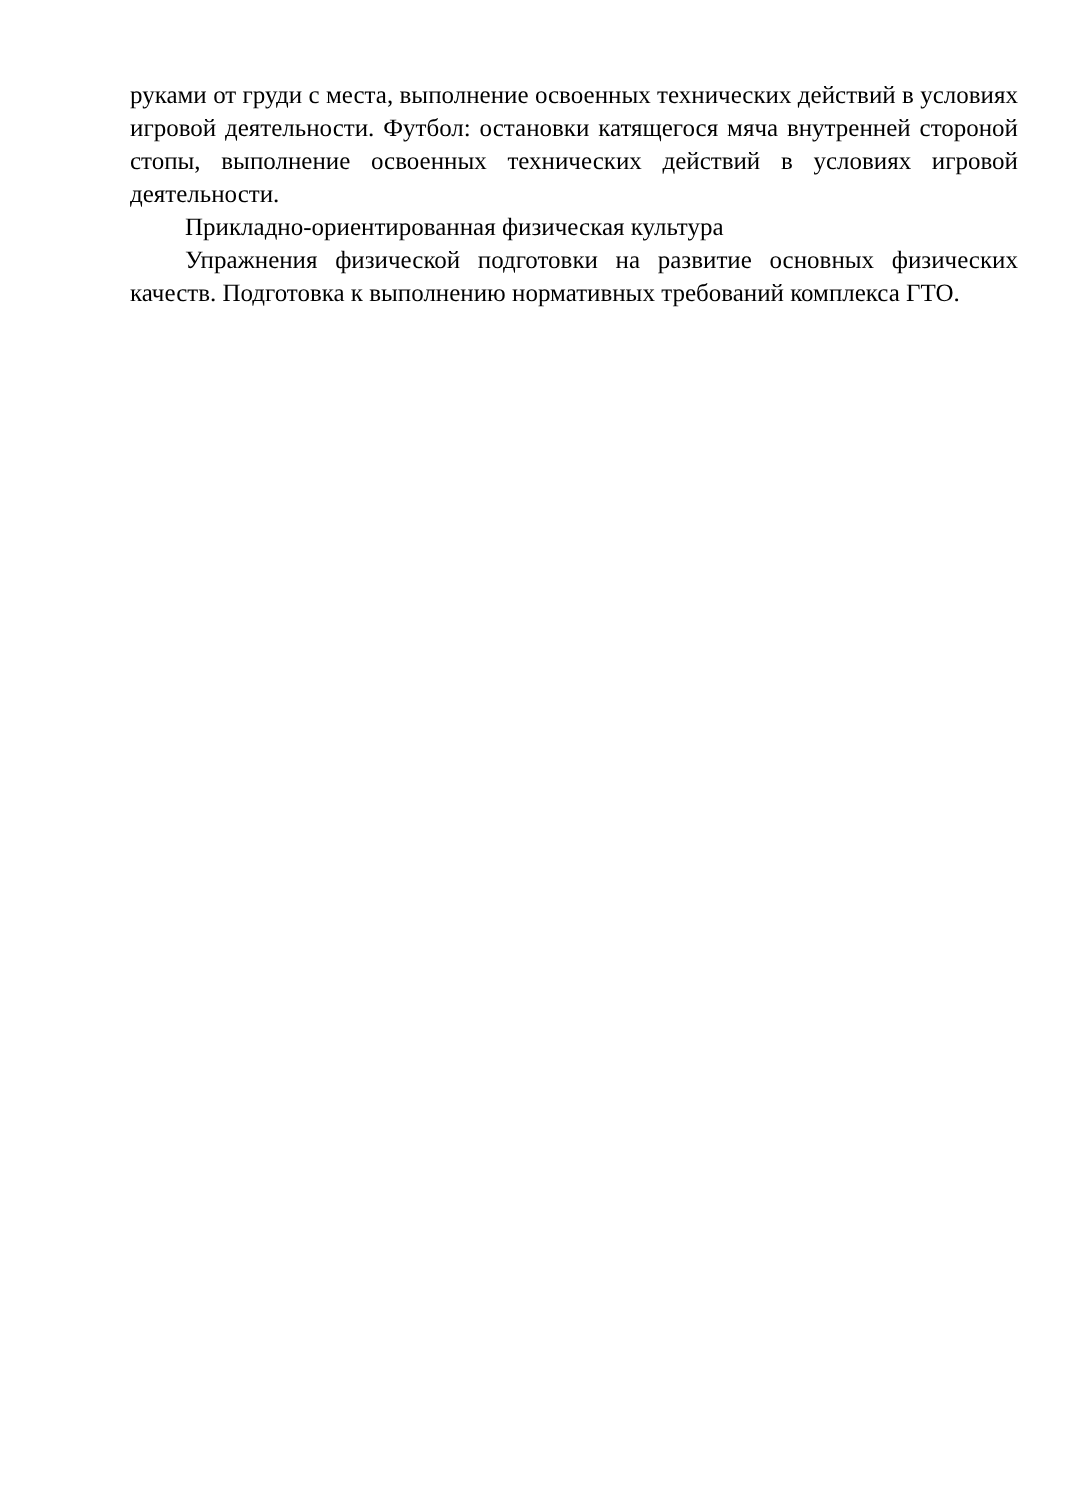руками от груди с места, выполнение освоенных технических действий в условиях игровой деятельности. Футбол: остановки катящегося мяча внутренней стороной стопы, выполнение освоенных технических действий в условиях игровой деятельности.
Прикладно-ориентированная физическая культура
Упражнения физической подготовки на развитие основных физических качеств. Подготовка к выполнению нормативных требований комплекса ГТО.